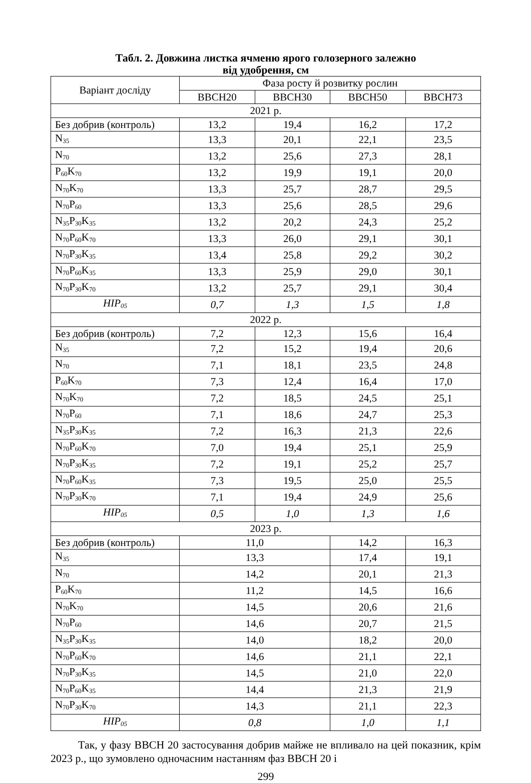Табл. 2. Довжина листка ячменю ярого голозерного залежно
від удобрення, см
| Варіант досліду | Фаза росту й розвитку рослин | | | |
| --- | --- | --- | --- | --- |
| | BBCH20 | BBCH30 | BBCH50 | BBCH73 |
| 2021 р. | | | | |
| Без добрив (контроль) | 13,2 | 19,4 | 16,2 | 17,2 |
| N<sub>35</sub> | 13,3 | 20,1 | 22,1 | 23,5 |
| N<sub>70</sub> | 13,2 | 25,6 | 27,3 | 28,1 |
| P<sub>60</sub>K<sub>70</sub> | 13,2 | 19,9 | 19,1 | 20,0 |
| N<sub>70</sub>K<sub>70</sub> | 13,3 | 25,7 | 28,7 | 29,5 |
| N<sub>70</sub>P<sub>60</sub> | 13,3 | 25,6 | 28,5 | 29,6 |
| N<sub>35</sub>P<sub>30</sub>K<sub>35</sub> | 13,2 | 20,2 | 24,3 | 25,2 |
| N<sub>70</sub>P<sub>60</sub>K<sub>70</sub> | 13,3 | 26,0 | 29,1 | 30,1 |
| N<sub>70</sub>P<sub>30</sub>K<sub>35</sub> | 13,4 | 25,8 | 29,2 | 30,2 |
| N<sub>70</sub>P<sub>60</sub>K<sub>35</sub> | 13,3 | 25,9 | 29,0 | 30,1 |
| N<sub>70</sub>P<sub>30</sub>K<sub>70</sub> | 13,2 | 25,7 | 29,1 | 30,4 |
| HIP<sub>05</sub> | 0,7 | 1,3 | 1,5 | 1,8 |
| 2022 р. | | | | |
| Без добрив (контроль) | 7,2 | 12,3 | 15,6 | 16,4 |
| N<sub>35</sub> | 7,2 | 15,2 | 19,4 | 20,6 |
| N<sub>70</sub> | 7,1 | 18,1 | 23,5 | 24,8 |
| P<sub>60</sub>K<sub>70</sub> | 7,3 | 12,4 | 16,4 | 17,0 |
| N<sub>70</sub>K<sub>70</sub> | 7,2 | 18,5 | 24,5 | 25,1 |
| N<sub>70</sub>P<sub>60</sub> | 7,1 | 18,6 | 24,7 | 25,3 |
| N<sub>35</sub>P<sub>30</sub>K<sub>35</sub> | 7,2 | 16,3 | 21,3 | 22,6 |
| N<sub>70</sub>P<sub>60</sub>K<sub>70</sub> | 7,0 | 19,4 | 25,1 | 25,9 |
| N<sub>70</sub>P<sub>30</sub>K<sub>35</sub> | 7,2 | 19,1 | 25,2 | 25,7 |
| N<sub>70</sub>P<sub>60</sub>K<sub>35</sub> | 7,3 | 19,5 | 25,0 | 25,5 |
| N<sub>70</sub>P<sub>30</sub>K<sub>70</sub> | 7,1 | 19,4 | 24,9 | 25,6 |
| HIP<sub>05</sub> | 0,5 | 1,0 | 1,3 | 1,6 |
| 2023 р. | | | | |
| Без добрив (контроль) | 11,0 | | 14,2 | 16,3 |
| N<sub>35</sub> | 13,3 | | 17,4 | 19,1 |
| N<sub>70</sub> | 14,2 | | 20,1 | 21,3 |
| P<sub>60</sub>K<sub>70</sub> | 11,2 | | 14,5 | 16,6 |
| N<sub>70</sub>K<sub>70</sub> | 14,5 | | 20,6 | 21,6 |
| N<sub>70</sub>P<sub>60</sub> | 14,6 | | 20,7 | 21,5 |
| N<sub>35</sub>P<sub>30</sub>K<sub>35</sub> | 14,0 | | 18,2 | 20,0 |
| N<sub>70</sub>P<sub>60</sub>K<sub>70</sub> | 14,6 | | 21,1 | 22,1 |
| N<sub>70</sub>P<sub>30</sub>K<sub>35</sub> | 14,5 | | 21,0 | 22,0 |
| N<sub>70</sub>P<sub>60</sub>K<sub>35</sub> | 14,4 | | 21,3 | 21,9 |
| N<sub>70</sub>P<sub>30</sub>K<sub>70</sub> | 14,3 | | 21,1 | 22,3 |
| HIP<sub>05</sub> | 0,8 | | 1,0 | 1,1 |
Так, у фазу BBCH 20 застосування добрив майже не впливало на цей показник, крім 2023 р., що зумовлено одночасним настанням фаз BBCH 20 і
299